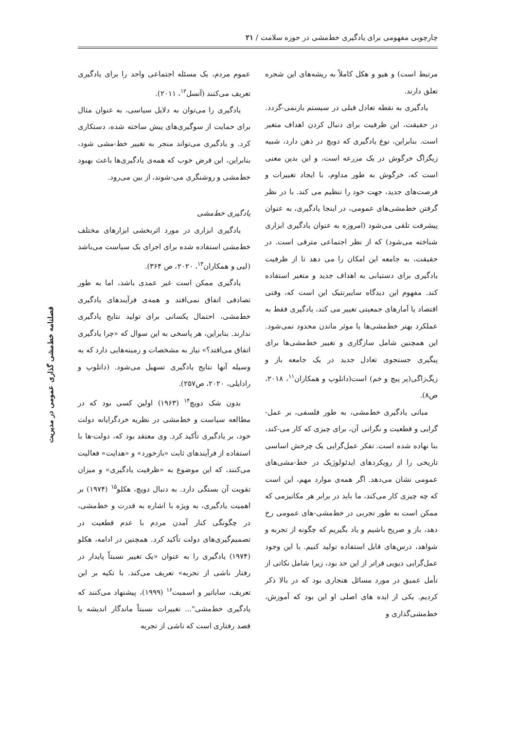چارچوبی مفهومی برای یادگیری خط‌مشی در حوزه سلامت / ۲۱
فصلنامه خط‌مشی گذاری عمومی در مدیریت
مرتبط است) و هیو و هکل کاملاً به ریشه‌های این شجره تعلق دارند.
یادگیری به نقطه تعادل قبلی در سیستم بازنمی-گردد. در حقیقت، این ظرفیت برای دنبال کردن اهداف متغیر است. بنابراین، نوع یادگیری که دویچ در ذهن دارد، شبیه زیگزاگ خرگوش در یک مزرعه است، و این بدین معنی است که، خرگوش به طور مداوم، با ایجاد تغییرات و فرصت‌های جدید، جهت خود را تنظیم می کند. با در نظر گرفتن خط‌مشی‌های عمومی، در اینجا یادگیری، به عنوان پیشرفت تلقی می‌شود (امروزه به عنوان یادگیری ابزاری شناخته می‌شود) که از نظر اجتماعی مترقی است. در حقیقت، به جامعه این امکان را می دهد تا از ظرفیت یادگیری برای دستیابی به اهداف جدید و متغیر استفاده کند. مفهوم این دیدگاه سایبرنتیک این است که، وقتی اقتصاد یا آمارهای جمعیتی تغییر می کند، یادگیری فقط به عملکرد بهتر خط‌مشی‌ها یا موثر ماندن محدود نمی‌شود. این همچنین شامل سازگاری و تغییر خط‌مشی‌ها برای پیگیری جستجوی تعادل جدید در یک جامعه باز و زیگ‌زاگی(پر پیچ و خم) است(دانلوپ و همکاران<sup>۱۱</sup>، ۲۰۱۸، ص۸).
مبانی یادگیری خط‌مشی، به طور فلسفی، بر عمل-گرایی و قطعیت و نگرانی آن، برای چیزی که کار می-کند، بنا نهاده شده است. تفکر عمل‌گرایی یک چرخش اساسی تاریخی را از رویکردهای ایدئولوژیک در خط-مشی‌های عمومی نشان می‌دهد. اگر همه‌ی موارد مهم، این است که چه چیزی کار می‌کند، ما باید در برابر هر مکانیزمی که ممکن است به طور تجربی در خط‌مشی-های عمومی رخ دهد، باز و صریح باشیم و یاد بگیریم که چگونه از تجربه و شواهد، درس‌های قابل استفاده تولید کنیم. با این وجود عمل‌گرایی دیویی فراتر از این حد بود، زیرا شامل نکاتی از تأمل عمیق در مورد مسائل هنجاری بود که در بالا ذکر کردیم. یکی از ایده های اصلی او این بود که آموزش، خط‌مشی‌گذاری و
عموم مردم، یک مسئله اجتماعی واحد را برای یادگیری تعریف می‌کنند (آنسل<sup>۱۲</sup>، ۲۰۱۱).
یادگیری را می‌توان به دلایل سیاسی، به عنوان مثال برای حمایت از سوگیری‌های پیش ساخته شده، دستکاری کرد. و یادگیری می‌تواند منجر به تغییر خط-مشی شود، بنابراین، این فرض خوب که همه‌ی یادگیری‌ها باعث بهبود خط‌مشی و روشنگری می-شوند، از بین می‌رود.
یادگیری خط‌مشی
یادگیری ابزاری در مورد اثربخشی ابزارهای مختلف خط‌مشی استفاده شده برای اجرای یک سیاست می‌باشد (لیی و همکاران<sup>۱۳</sup>، ۲۰۲۰، ص ۳۶۴).
یادگیری ممکن است غیر عمدی باشد، اما به طور تصادفی اتفاق نمی‌افتد و همه‌ی فرآیندهای یادگیری خط‌مشی، احتمال یکسانی برای تولید نتایج یادگیری ندارند. بنابراین، هر پاسخی به این سوال که «چرا یادگیری اتفاق می‌افتد؟» نیاز به مشخصات و زمینه‌هایی دارد که به وسیله آنها نتایج یادگیری تسهیل می‌شود. (دانلوپ و رادایلی، ۲۰۲۰، ص۲۵۷).
بدون شک دویچ<sup>۱۴</sup> (۱۹۶۳) اولین کسی بود که در مطالعه سیاست و خط‌مشی در نظریه خردگرایانه دولت خود، بر یادگیری تأکید کرد. وی معتقد بود که، دولت-ها با استفاده از فرآیندهای ثابت «بازخورد» و «هدایت» فعالیت می‌کنند، که این موضوع به «ظرفیت یادگیری» و میزان تقویت آن بستگی دارد. به دنبال دویچ، هکلو<sup>۱۵</sup> (۱۹۷۴) بر اهمیت یادگیری، به ویژه با اشاره به قدرت و خط‌مشی، در چگونگی کنار آمدن مردم با عدم قطعیت در تصمیم‌گیری‌های دولت تأکید کرد. همچنین در ادامه، هکلو (۱۹۷۴) یادگیری را به عنوان «یک تغییر نسبتاً پایدار در رفتار ناشی از تجربه» تعریف می‌کند. با تکیه بر این تعریف، ساباتیر و اسمیت<sup>۱۶</sup> (۱۹۹۹)، پیشنهاد می‌کنند که یادگیری خط‌مشی"... تغییرات نسبتاً ماندگار اندیشه یا قصد رفتاری است که ناشی از تجربه